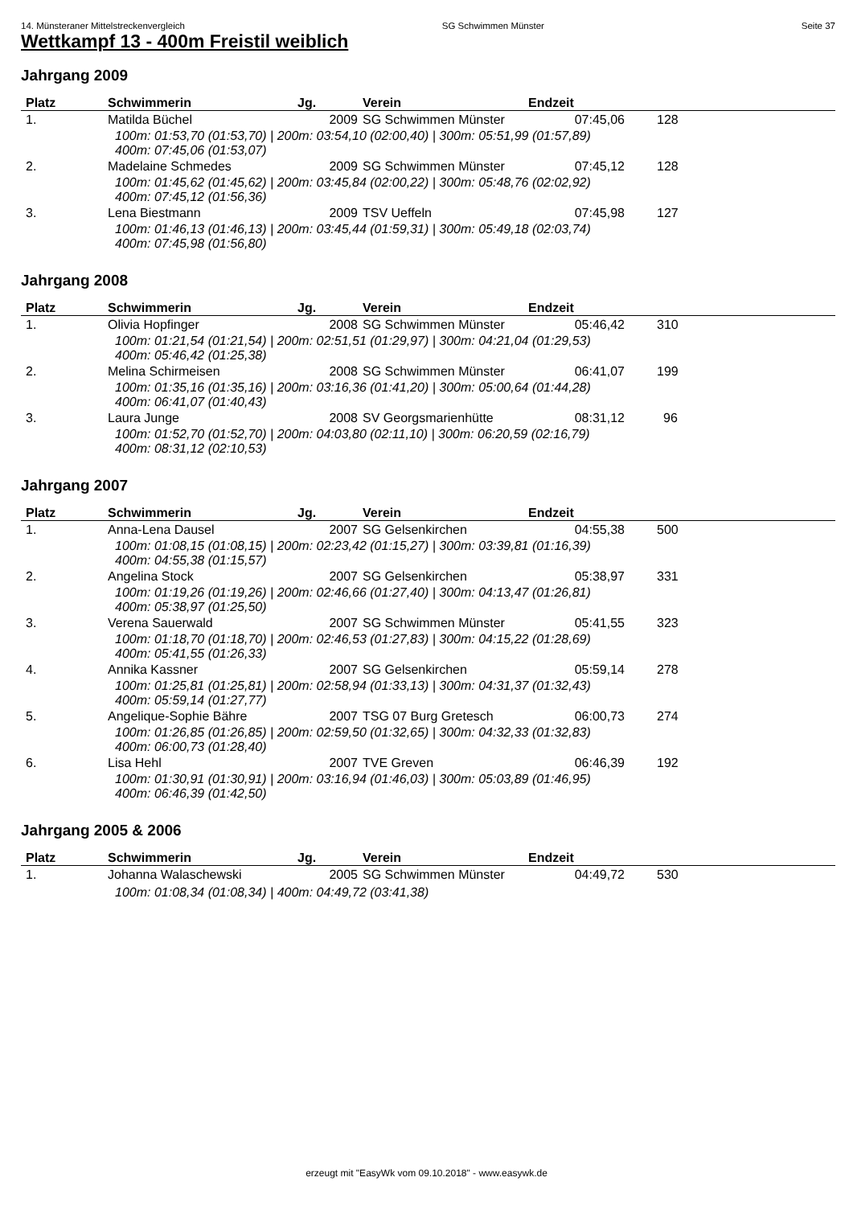14. Münsteraner Mittelstreckenvergleich SG Schwimmen Münster Seite 37
Wettkampf 13 - 400m Freistil weiblich
Jahrgang 2009
| Platz | Schwimmerin | Jg. | Verein | Endzeit | |
| --- | --- | --- | --- | --- | --- |
| 1. | Matilda Büchel | 2009 | SG Schwimmen Münster | 07:45,06 | 128 |
| 100m: 01:53,70 (01:53,70) / 200m: 03:54,10 (02:00,40) / 300m: 05:51,99 (01:57,89) 400m: 07:45,06 (01:53,07) | | | | | |
| 2. | Madelaine Schmedes | 2009 | SG Schwimmen Münster | 07:45,12 | 128 |
| 100m: 01:45,62 (01:45,62) / 200m: 03:45,84 (02:00,22) / 300m: 05:48,76 (02:02,92) 400m: 07:45,12 (01:56,36) | | | | | |
| 3. | Lena Biestmann | 2009 | TSV Ueffeln | 07:45,98 | 127 |
| 100m: 01:46,13 (01:46,13) / 200m: 03:45,44 (01:59,31) / 300m: 05:49,18 (02:03,74) 400m: 07:45,98 (01:56,80) | | | | | |
Jahrgang 2008
| Platz | Schwimmerin | Jg. | Verein | Endzeit | |
| --- | --- | --- | --- | --- | --- |
| 1. | Olivia Hopfinger | 2008 | SG Schwimmen Münster | 05:46,42 | 310 |
| 100m: 01:21,54 (01:21,54) / 200m: 02:51,51 (01:29,97) / 300m: 04:21,04 (01:29,53) 400m: 05:46,42 (01:25,38) | | | | | |
| 2. | Melina Schirmeisen | 2008 | SG Schwimmen Münster | 06:41,07 | 199 |
| 100m: 01:35,16 (01:35,16) / 200m: 03:16,36 (01:41,20) / 300m: 05:00,64 (01:44,28) 400m: 06:41,07 (01:40,43) | | | | | |
| 3. | Laura Junge | 2008 | SV Georgsmarienhütte | 08:31,12 | 96 |
| 100m: 01:52,70 (01:52,70) / 200m: 04:03,80 (02:11,10) / 300m: 06:20,59 (02:16,79) 400m: 08:31,12 (02:10,53) | | | | | |
Jahrgang 2007
| Platz | Schwimmerin | Jg. | Verein | Endzeit | |
| --- | --- | --- | --- | --- | --- |
| 1. | Anna-Lena Dausel | 2007 | SG Gelsenkirchen | 04:55,38 | 500 |
| 100m: 01:08,15 (01:08,15) / 200m: 02:23,42 (01:15,27) / 300m: 03:39,81 (01:16,39) 400m: 04:55,38 (01:15,57) | | | | | |
| 2. | Angelina Stock | 2007 | SG Gelsenkirchen | 05:38,97 | 331 |
| 100m: 01:19,26 (01:19,26) / 200m: 02:46,66 (01:27,40) / 300m: 04:13,47 (01:26,81) 400m: 05:38,97 (01:25,50) | | | | | |
| 3. | Verena Sauerwald | 2007 | SG Schwimmen Münster | 05:41,55 | 323 |
| 100m: 01:18,70 (01:18,70) / 200m: 02:46,53 (01:27,83) / 300m: 04:15,22 (01:28,69) 400m: 05:41,55 (01:26,33) | | | | | |
| 4. | Annika Kassner | 2007 | SG Gelsenkirchen | 05:59,14 | 278 |
| 100m: 01:25,81 (01:25,81) / 200m: 02:58,94 (01:33,13) / 300m: 04:31,37 (01:32,43) 400m: 05:59,14 (01:27,77) | | | | | |
| 5. | Angelique-Sophie Bähre | 2007 | TSG 07 Burg Gretesch | 06:00,73 | 274 |
| 100m: 01:26,85 (01:26,85) / 200m: 02:59,50 (01:32,65) / 300m: 04:32,33 (01:32,83) 400m: 06:00,73 (01:28,40) | | | | | |
| 6. | Lisa Hehl | 2007 | TVE Greven | 06:46,39 | 192 |
| 100m: 01:30,91 (01:30,91) / 200m: 03:16,94 (01:46,03) / 300m: 05:03,89 (01:46,95) 400m: 06:46,39 (01:42,50) | | | | | |
Jahrgang 2005 & 2006
| Platz | Schwimmerin | Jg. | Verein | Endzeit | |
| --- | --- | --- | --- | --- | --- |
| 1. | Johanna Walaschewski | 2005 | SG Schwimmen Münster | 04:49,72 | 530 |
| 100m: 01:08,34 (01:08,34) / 400m: 04:49,72 (03:41,38) | | | | | |
erzeugt mit "EasyWk vom 09.10.2018" - www.easywk.de